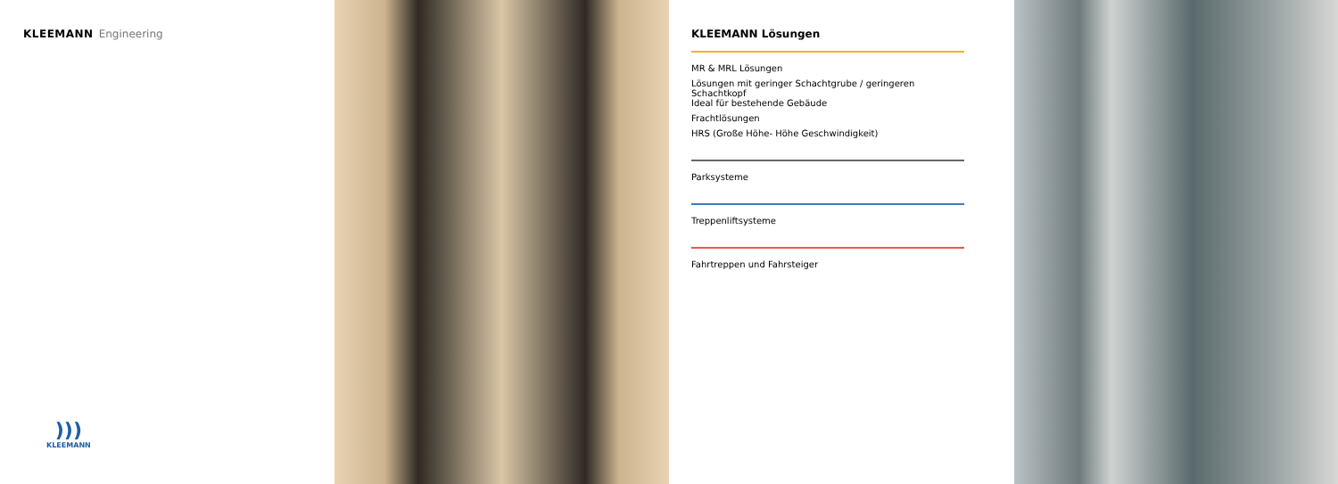KLEEMANN Engineering
)))
KLEEMANN
KLEEMANN Lösungen
MR & MRL Lösungen
Lösungen mit geringer Schachtgrube / geringeren Schachtkopf
Ideal für bestehende Gebäude
Frachtlösungen
HRS (Große Höhe- Höhe Geschwindigkeit)
Parksysteme
Treppenliftsysteme
Fahrtreppen und Fahrsteiger